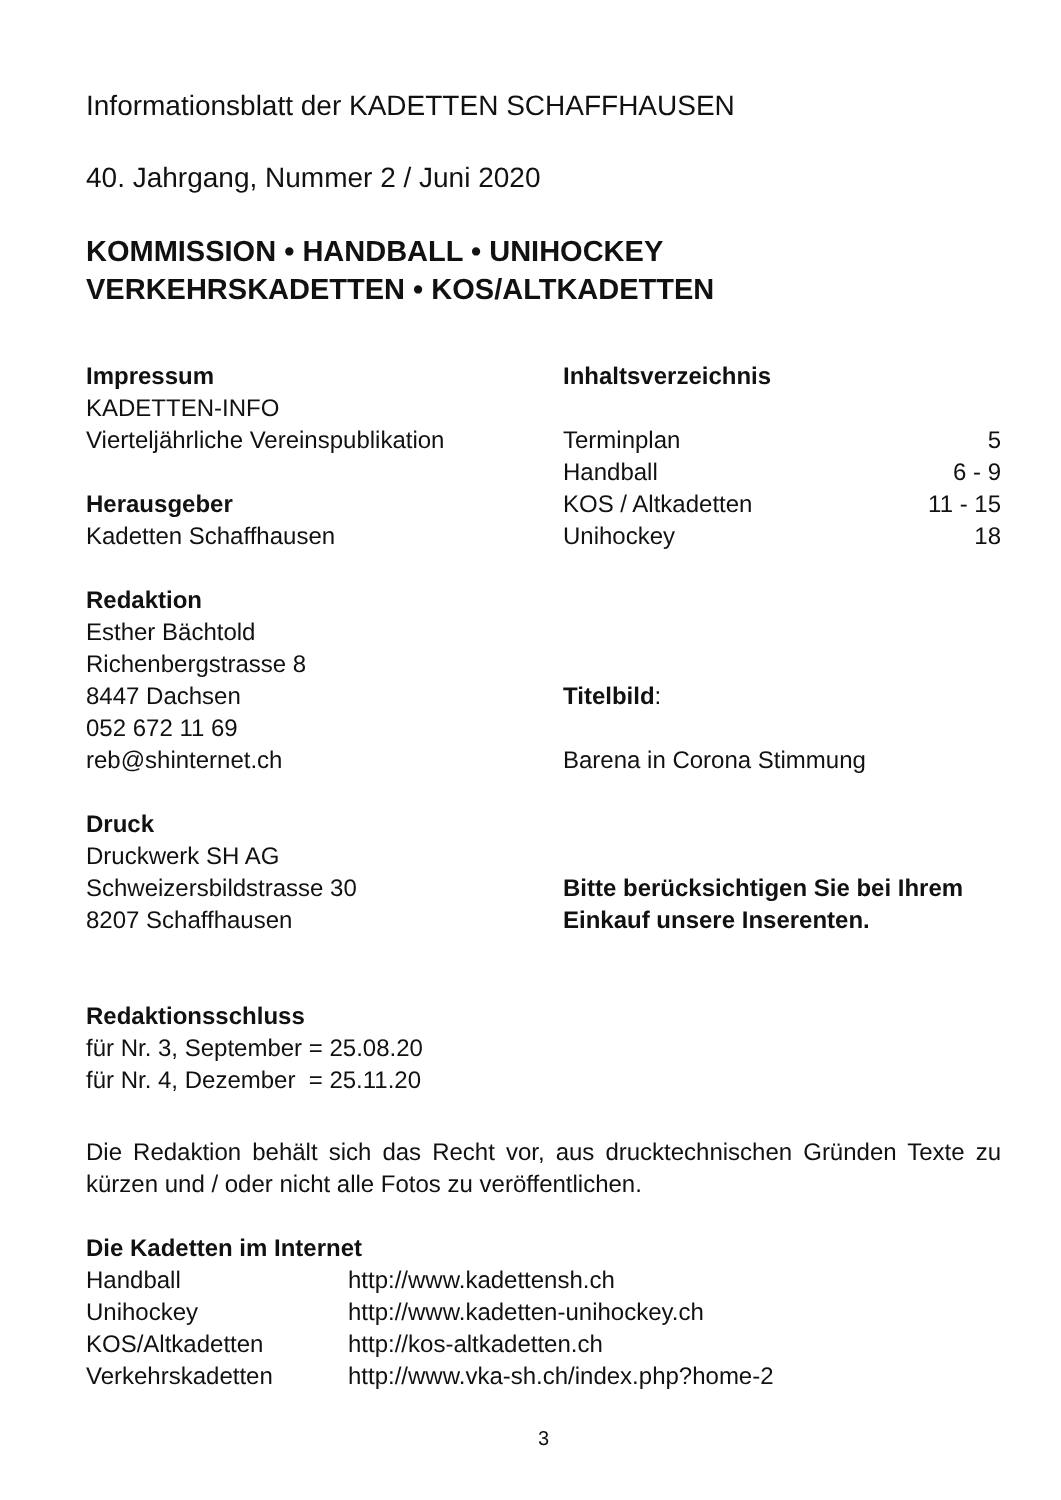Informationsblatt der KADETTEN SCHAFFHAUSEN
40. Jahrgang, Nummer 2 / Juni 2020
KOMMISSION • HANDBALL • UNIHOCKEY
VERKEHRSKADETTEN • KOS/ALTKADETTEN
Impressum
KADETTEN-INFO
Vierteljährliche Vereinspublikation
Herausgeber
Kadetten Schaffhausen
Redaktion
Esther Bächtold
Richenbergstrasse 8
8447 Dachsen
052 672 11 69
reb@shinternet.ch
Druck
Druckwerk SH AG
Schweizersbildstrasse 30
8207 Schaffhausen
Inhaltsverzeichnis
| Terminplan | 5 |
| Handball | 6 - 9 |
| KOS / Altkadetten | 11 - 15 |
| Unihockey | 18 |
Titelbild:
Barena in Corona Stimmung
Bitte berücksichtigen Sie bei Ihrem Einkauf unsere Inserenten.
Redaktionsschluss
für Nr. 3, September = 25.08.20
für Nr. 4, Dezember = 25.11.20
Die Redaktion behält sich das Recht vor, aus drucktechnischen Gründen Texte zu kürzen und / oder nicht alle Fotos zu veröffentlichen.
Die Kadetten im Internet
| Handball | http://www.kadettensh.ch |
| Unihockey | http://www.kadetten-unihockey.ch |
| KOS/Altkadetten | http://kos-altkadetten.ch |
| Verkehrskadetten | http://www.vka-sh.ch/index.php?home-2 |
3